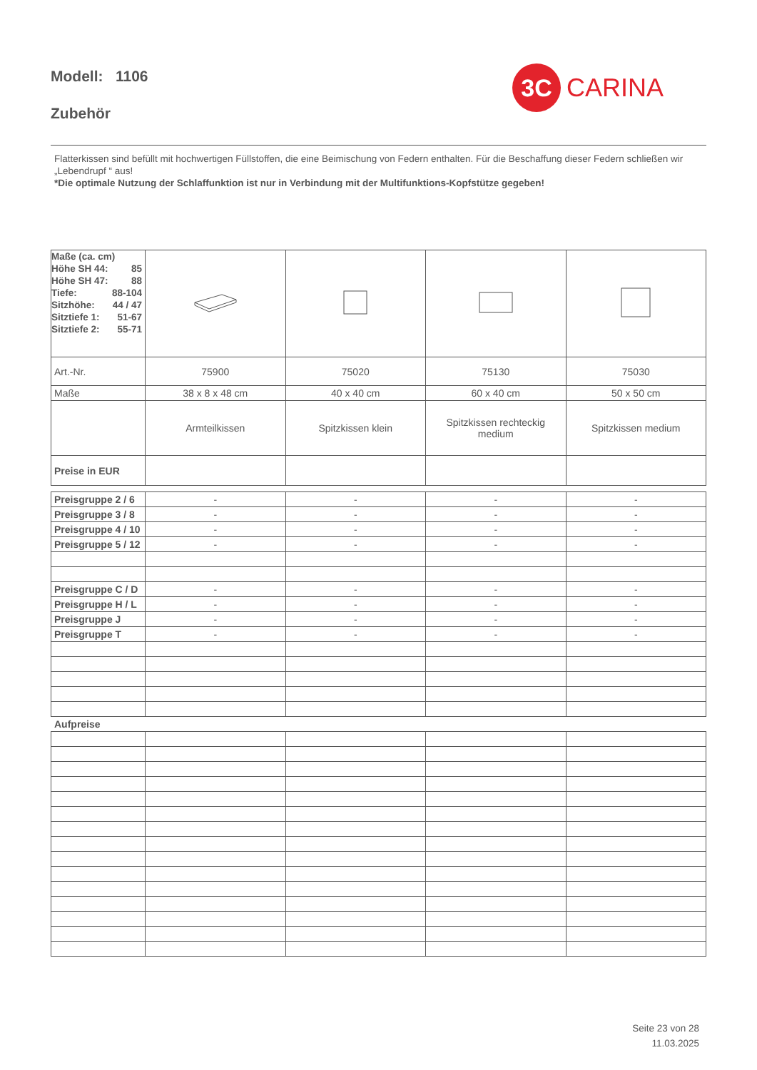Modell: 1106
Zubehör
3C
CARINA
Flatterkissen sind befüllt mit hochwertigen Füllstoffen, die eine Beimischung von Federn enthalten. Für die Beschaffung dieser Federn schließen wir „Lebendrupf “ aus!
*Die optimale Nutzung der Schlaffunktion ist nur in Verbindung mit der Multifunktions-Kopfstütze gegeben!
| Maße (ca. cm) Höhe SH 44: 85 Höhe SH 47: 88 Tiefe: 88-104 Sitzhöhe: 44 / 47 Sitztiefe 1: 51-67 Sitztiefe 2: 55-71 | | | | |
| Art.-Nr. | 75900 | 75020 | 75130 | 75030 |
| Maße | 38 x 8 x 48 cm | 40 x 40 cm | 60 x 40 cm | 50 x 50 cm |
| | Armteilkissen | Spitzkissen klein | Spitzkissen rechteckig medium | Spitzkissen medium |
| Preise in EUR | | | | |
| Preisgruppe 2 / 6 | - | - | - | - |
| Preisgruppe 3 / 8 | - | - | - | - |
| Preisgruppe 4 / 10 | - | - | - | - |
| Preisgruppe 5 / 12 | - | - | - | - |
| Preisgruppe C / D | - | - | - | - |
| Preisgruppe H / L | - | - | - | - |
| Preisgruppe J | - | - | - | - |
| Preisgruppe T | - | - | - | - |
Aufpreise
Seite 23 von 28
11.03.2025